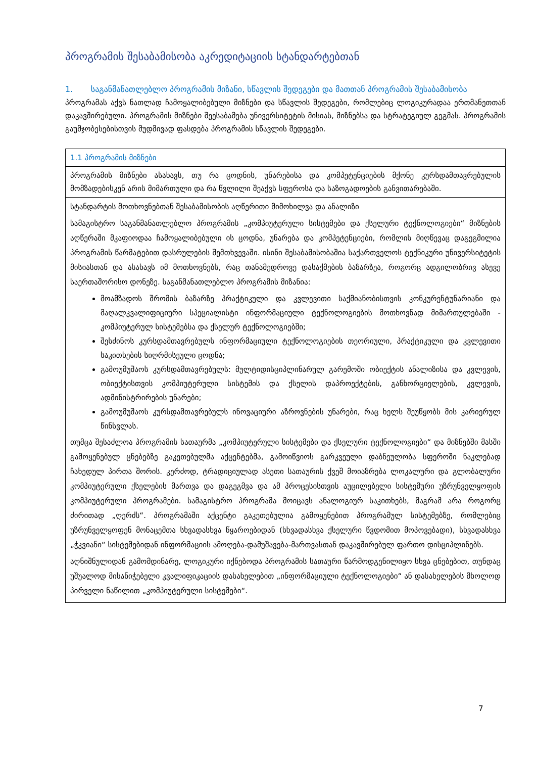პროგრამის შესაბამისობა აკრედიტაციის სტანდარტებთან
1. საგანმანათლებლო პროგრამის მიზანი, სწავლის შედეგები და მათთან პროგრამის შესაბამისობა
პროგრამას აქვს ნათლად ჩამოყალიბებული მიზნები და სწავლის შედეგები, რომლებიც ლოგიკურადაა ერთმანეთთან დაკავშირებული. პროგრამის მიზნები შეესაბამება უნივერსიტეტის მისიას, მიზნებსა და სტრატეგიულ გეგმას. პროგრამის გაუმჯობესებისთვის მუდმივად ფასდება პროგრამის სწავლის შედეგები.
| 1.1 პროგრამის მიზნები |
| პროგრამის მიზნები ასახავს, თუ რა ცოდნის, უნარებისა და კომპეტენციების მქონე კურსდამთავრებულის მომზადებისკენ არის მიმართული და რა წვლილი შეაქვს სფეროსა და საზოგადოების განვითარებაში. |
| სტანდარტის მოთხოვნებთან შესაბამისობის აღწერითი მიმოხილვა და ანალიზი სამაგისტრო საგანმანათლებლო პროგრამის „კომპიუტერული სისტემები და ქსელური ტექნოლოგიები“ მიზნების აღწერაში მკაფიოდაა ჩამოყალიბებული ის ცოდნა, უნარება და კომპეტენციები, რომლის მიღწევაც დაგეგმილია პროგრამის წარმატებით დასრულების შემთხვევაში. ისინი შესაბამისობაშია საქართველოს ტექნიკური უნივერსიტეტის მისიასთან და ასახავს იმ მოთხოვნებს, რაც თანამედროვე დასაქმების ბაზარზეა, როგორც ადგილობრივ ასევე საერთაშორისო დონეზე. საგანმანათლებლო პროგრამის მიზანია: მოამზადოს შრომის ბაზარზე პრაქტიკული და კვლევითი საქმიანობისთვის კონკურენტუნარიანი და მაღალკვალიფიციური სპეციალისტი ინფორმაციული ტექნოლოგიების მოთხოვნად მიმართულებაში - კომპიუტერულ სისტემებსა და ქსელურ ტექნოლოგიებში; შესძინოს კურსდამთავრებულს ინფორმაციული ტექნოლოგიების თეორიული, პრაქტიკული და კვლევითი საკითხების სიღრმისეული ცოდნა; გამოუმუშაოს კურსდამთავრებულს: მულტიდისციპლინარულ გარემოში ობიექტის ანალიზისა და კვლევის, ობიექტისთვის კომპიუტერული სისტემის და ქსელის დაპროექტების, განხორციელების, კვლევის, ადმინისტრირების უნარები; გამოუმუშაოს კურსდამთავრებულს ინოვაციური აზროვნების უნარები, რაც ხელს შეუწყობს მის კარიერულ წინსვლას. თუმცა შესაძლოა პროგრამის სათაურმა „კომპიუტერული სისტემები და ქსელური ტექნოლოგიები“ და მიზნებში მასში გამოყენებულ ცნებებზე გაკეთებულმა აქცენტებმა, გამოიწვიოს გარკვეული დაბნეულობა სფეროში ნაკლებად ჩახედულ პირთა შორის. კერძოდ, ტრადიციულად ასეთი სათაურის ქვეშ მოიაზრება ლოკალური და გლობალური კომპიუტერული ქსელების მართვა და დაგეგმვა და ამ პროცესისთვის აუცილებელი სისტემური უზრუნველყოფის კომპიუტერული პროგრამები. სამაგისტრო პროგრამა მოიცავს ანალოგიურ საკითხებს, მაგრამ არა როგორც ძირითად „ღერძს“. პროგრამაში აქცენტი გაკეთებულია გამოყენებით პროგრამულ სისტემებზე, რომლებიც უზრუნველყოფენ მონაცემთა სხვადასხვა წყაროებიდან (სხვადასხვა ქსელური წვდომით მოპოვებადი), სხვადასხვა „ჭკვიანი“ სისტემებიდან ინფორმაციის ამოღება-დამუშავება-მართვასთან დაკავშირებულ ფართო დისციპლინებს. აღნიშნულიდან გამომდინარე, ლოგიკური იქნებოდა პროგრამის სათაური წარმოდგენილიყო სხვა ცნებებით, თუნდაც უშუალოდ მისანიჭებელი კვალიფიკაციის დასახელებით „ინფორმაციული ტექნოლოგიები“ ან დასახელების მხოლოდ პირველი ნაწილით „კომპიუტერული სისტემები“. |
7